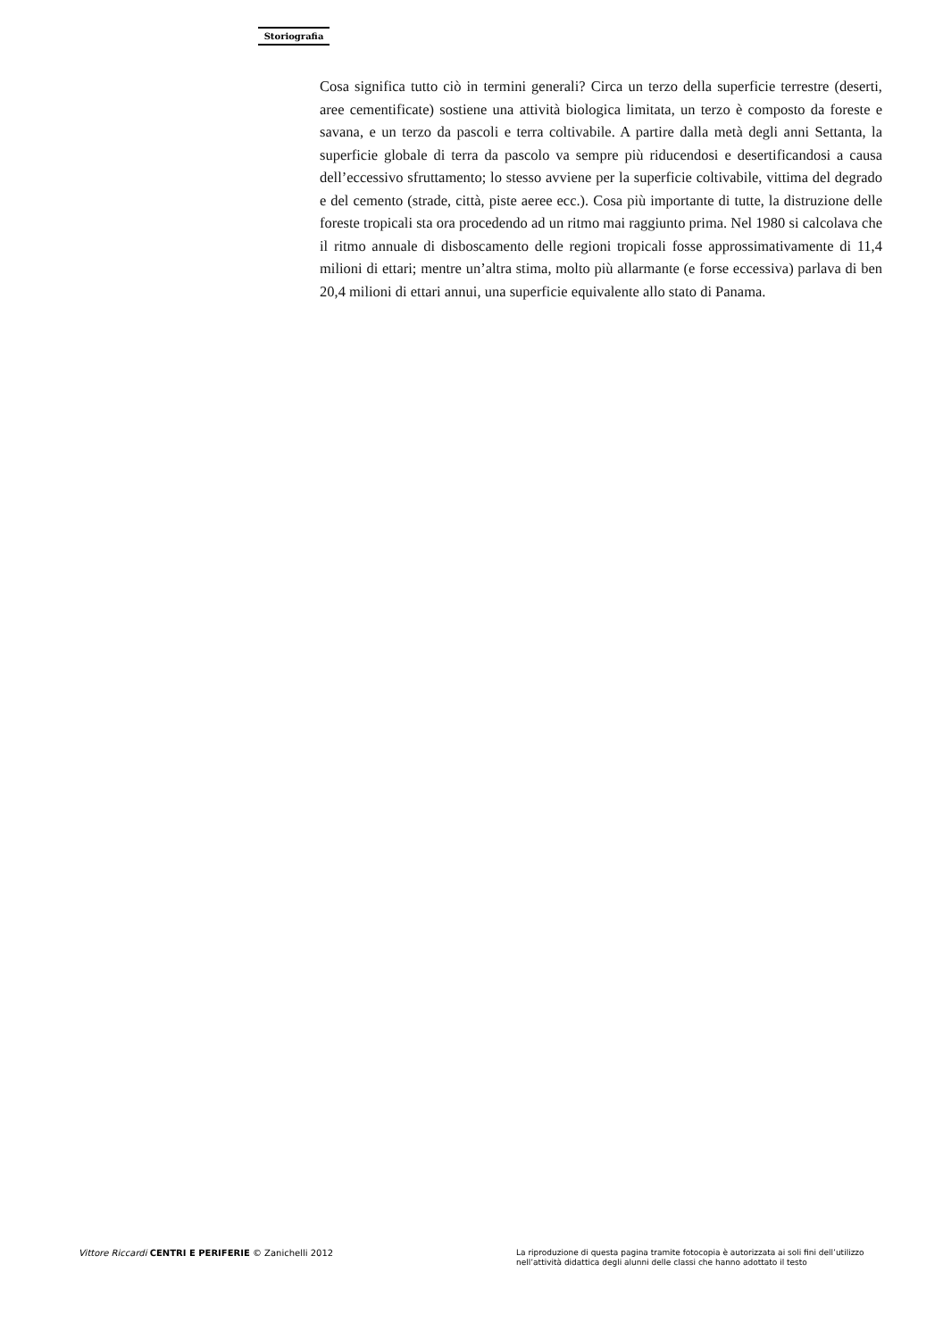Storiografia
Cosa significa tutto ciò in termini generali? Circa un terzo della superficie terrestre (deserti, aree cementificate) sostiene una attività biologica limitata, un terzo è composto da foreste e savana, e un terzo da pascoli e terra coltivabile. A partire dalla metà degli anni Settanta, la superficie globale di terra da pascolo va sempre più riducendosi e desertificandosi a causa dell’eccessivo sfruttamento; lo stesso avviene per la superficie coltivabile, vittima del degrado e del cemento (strade, città, piste aeree ecc.). Cosa più importante di tutte, la distruzione delle foreste tropicali sta ora procedendo ad un ritmo mai raggiunto prima. Nel 1980 si calcolava che il ritmo annuale di disboscamento delle regioni tropicali fosse approssimativamente di 11,4 milioni di ettari; mentre un’altra stima, molto più allarmante (e forse eccessiva) parlava di ben 20,4 milioni di ettari annui, una superficie equivalente allo stato di Panama.
Vittore Riccardi CENTRI E PERIFERIE © Zanichelli 2012
La riproduzione di questa pagina tramite fotocopia è autorizzata ai soli fini dell’utilizzo nell’attività didattica degli alunni delle classi che hanno adottato il testo